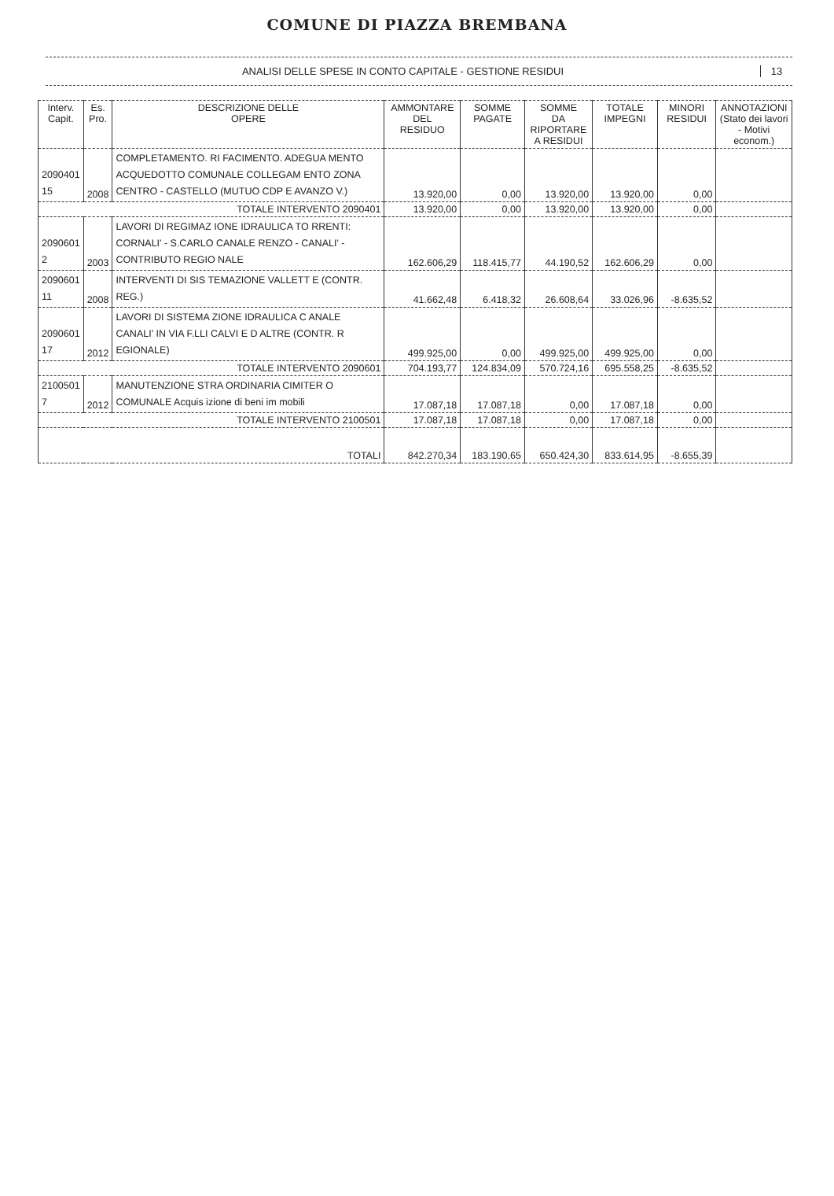COMUNE DI PIAZZA BREMBANA
ANALISI DELLE SPESE IN CONTO CAPITALE - GESTIONE RESIDUI
13
| Interv. Capit. | Es. Pro. | DESCRIZIONE DELLE OPERE | AMMONTARE DEL RESIDUO | SOMME PAGATE | SOMME DA RIPORTARE A RESIDUI | TOTALE IMPEGNI | MINORI RESIDUI | ANNOTAZIONI (Stato dei lavori - Motivi econom.) |
| --- | --- | --- | --- | --- | --- | --- | --- | --- |
| 2090401 15 | 2008 | COMPLETAMENTO. RI FACIMENTO. ADEGUA MENTO ACQUEDOTTO COMUNALE COLLEGAM ENTO ZONA CENTRO - CASTELLO (MUTUO CDP E AVANZO V.) | 13.920,00 | 0,00 | 13.920,00 | 13.920,00 | 0,00 | |
| TOTALE INTERVENTO 2090401 | | | 13.920,00 | 0,00 | 13.920,00 | 13.920,00 | 0,00 | |
| 2090601 2 | 2003 | LAVORI DI REGIMAZ IONE IDRAULICA TO RRENTI: CORNALI' - S.CARLO CANALE RENZO - CANALI' - CONTRIBUTO REGIO NALE | 162.606,29 | 118.415,77 | 44.190,52 | 162.606,29 | 0,00 | |
| 2090601 11 | 2008 | INTERVENTI DI SIS TEMAZIONE VALLETT E (CONTR. REG.) | 41.662,48 | 6.418,32 | 26.608,64 | 33.026,96 | -8.635,52 | |
| 2090601 17 | 2012 | LAVORI DI SISTEMA ZIONE IDRAULICA C ANALE CANALI' IN VIA F.LLI CALVI E D ALTRE (CONTR. R EGIONALE) | 499.925,00 | 0,00 | 499.925,00 | 499.925,00 | 0,00 | |
| TOTALE INTERVENTO 2090601 | | | 704.193,77 | 124.834,09 | 570.724,16 | 695.558,25 | -8.635,52 | |
| 2100501 7 | 2012 | MANUTENZIONE STRA ORDINARIA CIMITER O COMUNALE Acquis izione di beni im mobili | 17.087,18 | 17.087,18 | 0,00 | 17.087,18 | 0,00 | |
| TOTALE INTERVENTO 2100501 | | | 17.087,18 | 17.087,18 | 0,00 | 17.087,18 | 0,00 | |
| TOTALI | | | 842.270,34 | 183.190,65 | 650.424,30 | 833.614,95 | -8.655,39 | |